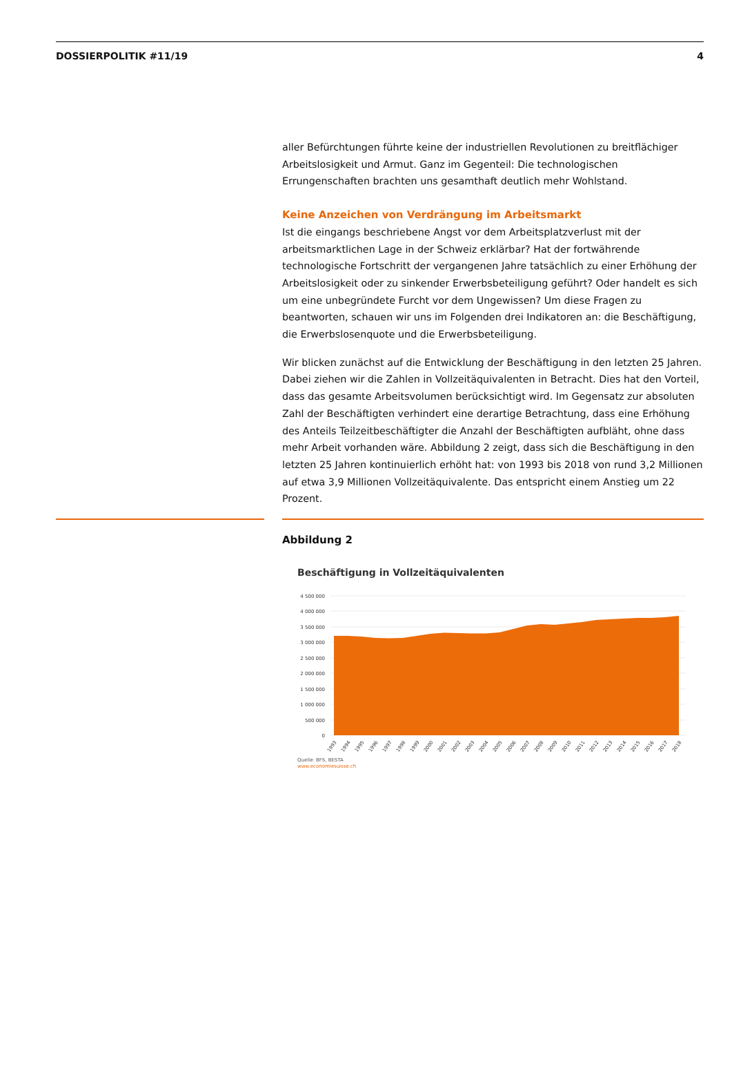DOSSIERPOLITIK #11/19 4
aller Befürchtungen führte keine der industriellen Revolutionen zu breitflächiger Arbeitslosigkeit und Armut. Ganz im Gegenteil: Die technologischen Errungenschaften brachten uns gesamthaft deutlich mehr Wohlstand.
Keine Anzeichen von Verdrängung im Arbeitsmarkt
Ist die eingangs beschriebene Angst vor dem Arbeitsplatzverlust mit der arbeitsmarktlichen Lage in der Schweiz erklärbar? Hat der fortwährende technologische Fortschritt der vergangenen Jahre tatsächlich zu einer Erhöhung der Arbeitslosigkeit oder zu sinkender Erwerbsbeteiligung geführt? Oder handelt es sich um eine unbegründete Furcht vor dem Ungewissen? Um diese Fragen zu beantworten, schauen wir uns im Folgenden drei Indikatoren an: die Beschäftigung, die Erwerbslosenquote und die Erwerbsbeteiligung.
Wir blicken zunächst auf die Entwicklung der Beschäftigung in den letzten 25 Jahren. Dabei ziehen wir die Zahlen in Vollzeitäquivalenten in Betracht. Dies hat den Vorteil, dass das gesamte Arbeitsvolumen berücksichtigt wird. Im Gegensatz zur absoluten Zahl der Beschäftigten verhindert eine derartige Betrachtung, dass eine Erhöhung des Anteils Teilzeitbeschäftigter die Anzahl der Beschäftigten aufbläht, ohne dass mehr Arbeit vorhanden wäre. Abbildung 2 zeigt, dass sich die Beschäftigung in den letzten 25 Jahren kontinuierlich erhöht hat: von 1993 bis 2018 von rund 3,2 Millionen auf etwa 3,9 Millionen Vollzeitäquivalente. Das entspricht einem Anstieg um 22 Prozent.
Abbildung 2
Beschäftigung in Vollzeitäquivalenten
4 500 000
4 000 000
3 500 000
3 000 000
2 500 000
2 000 000
1 500 000
1 000 000
500 000
0
1993
1994
1995
1996
1997
1998
1999
2000
2001
2002
2003
2004
2005
2006
2007
2008
2009
2010
2011
2012
2013
2014
2015
2016
2017
2018
Quelle: BFS, BESTA
www.economiesuisse.ch